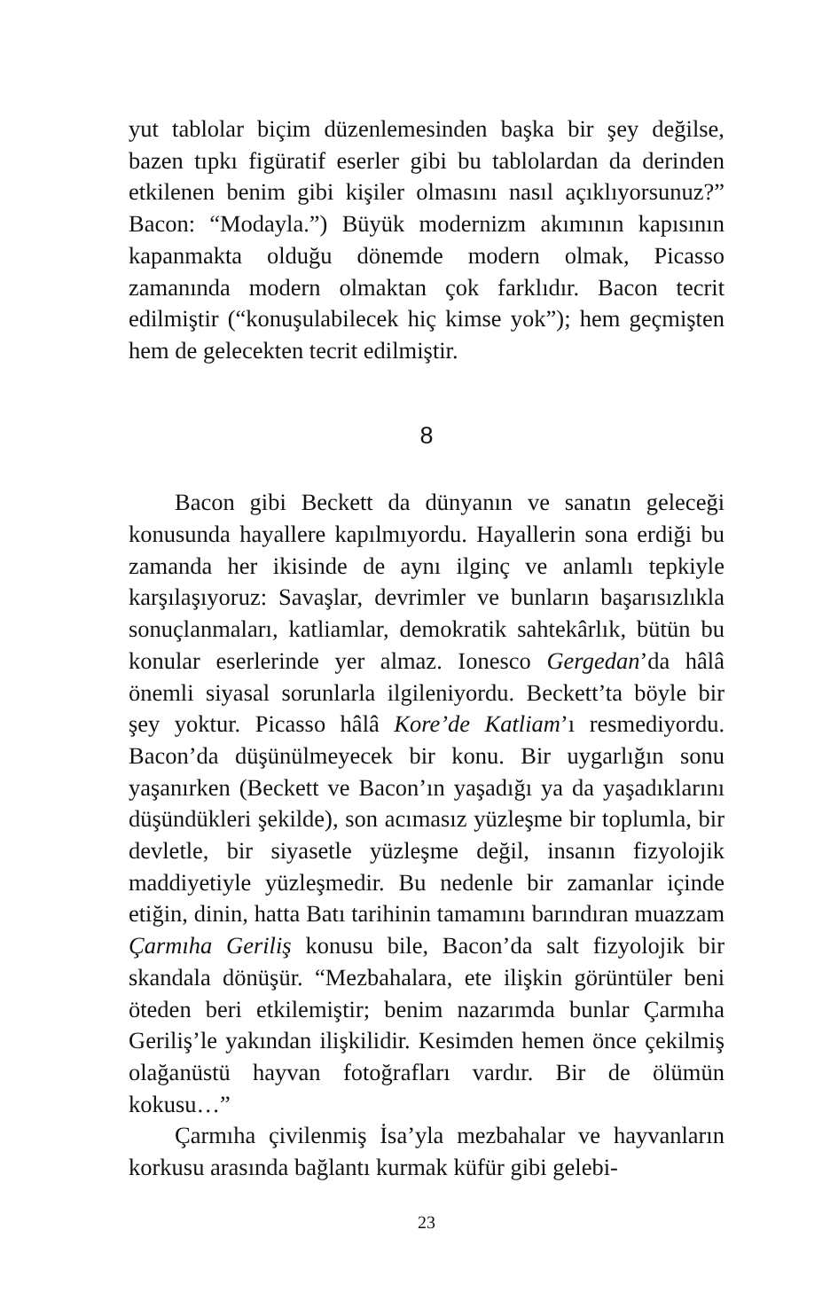yut tablolar biçim düzenlemesinden başka bir şey değilse, bazen tıpkı figüratif eserler gibi bu tablolardan da derinden etkilenen benim gibi kişiler olmasını nasıl açıklıyorsunuz?” Bacon: “Modayla.”) Büyük modernizm akımının kapısının kapanmakta olduğu dönemde modern olmak, Picasso zamanında modern olmaktan çok farklıdır. Bacon tecrit edilmiştir (“konuşulabilecek hiç kimse yok”); hem geçmişten hem de gelecekten tecrit edilmiştir.
8
Bacon gibi Beckett da dünyanın ve sanatın geleceği konusunda hayallere kapılmıyordu. Hayallerin sona erdiği bu zamanda her ikisinde de aynı ilginç ve anlamlı tepkiyle karşılaşıyoruz: Savaşlar, devrimler ve bunların başarısızlıkla sonuçlanmaları, katliamlar, demokratik sahtekârlık, bütün bu konular eserlerinde yer almaz. Ionesco Gergedan’da hâlâ önemli siyasal sorunlarla ilgileniyordu. Beckett’ta böyle bir şey yoktur. Picasso hâlâ Kore’de Katliam’ı resmediyordu. Bacon’da düşünülmeyecek bir konu. Bir uygarlığın sonu yaşanırken (Beckett ve Bacon’ın yaşadığı ya da yaşadıklarını düşündükleri şekilde), son acımasız yüzleşme bir toplumla, bir devletle, bir siyasetle yüzleşme değil, insanın fizyolojik maddiyetiyle yüzleşmedir. Bu nedenle bir zamanlar içinde etiğin, dinin, hatta Batı tarihinin tamamını barındıran muazzam Çarmıha Geriliş konusu bile, Bacon’da salt fizyolojik bir skandala dönüşür. “Mezbahalara, ete ilişkin görüntüler beni öteden beri etkilemiştir; benim nazarımda bunlar Çarmıha Geriliş’le yakından ilişkilidir. Kesimden hemen önce çekilmiş olağanüstü hayvan fotoğrafları vardır. Bir de ölümün kokusu…”
Çarmıha çivilenmiş İsa’yla mezbahalar ve hayvanların korkusu arasında bağlantı kurmak küfür gibi gelebi-
23